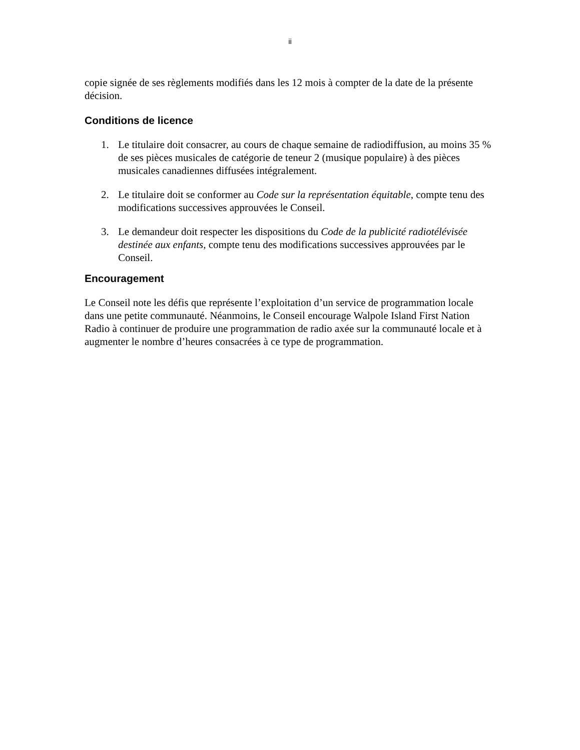ii
copie signée de ses règlements modifiés dans les 12 mois à compter de la date de la présente décision.
Conditions de licence
1. Le titulaire doit consacrer, au cours de chaque semaine de radiodiffusion, au moins 35 % de ses pièces musicales de catégorie de teneur 2 (musique populaire) à des pièces musicales canadiennes diffusées intégralement.
2. Le titulaire doit se conformer au Code sur la représentation équitable, compte tenu des modifications successives approuvées le Conseil.
3. Le demandeur doit respecter les dispositions du Code de la publicité radiotélévisée destinée aux enfants, compte tenu des modifications successives approuvées par le Conseil.
Encouragement
Le Conseil note les défis que représente l’exploitation d’un service de programmation locale dans une petite communauté. Néanmoins, le Conseil encourage Walpole Island First Nation Radio à continuer de produire une programmation de radio axée sur la communauté locale et à augmenter le nombre d’heures consacrées à ce type de programmation.